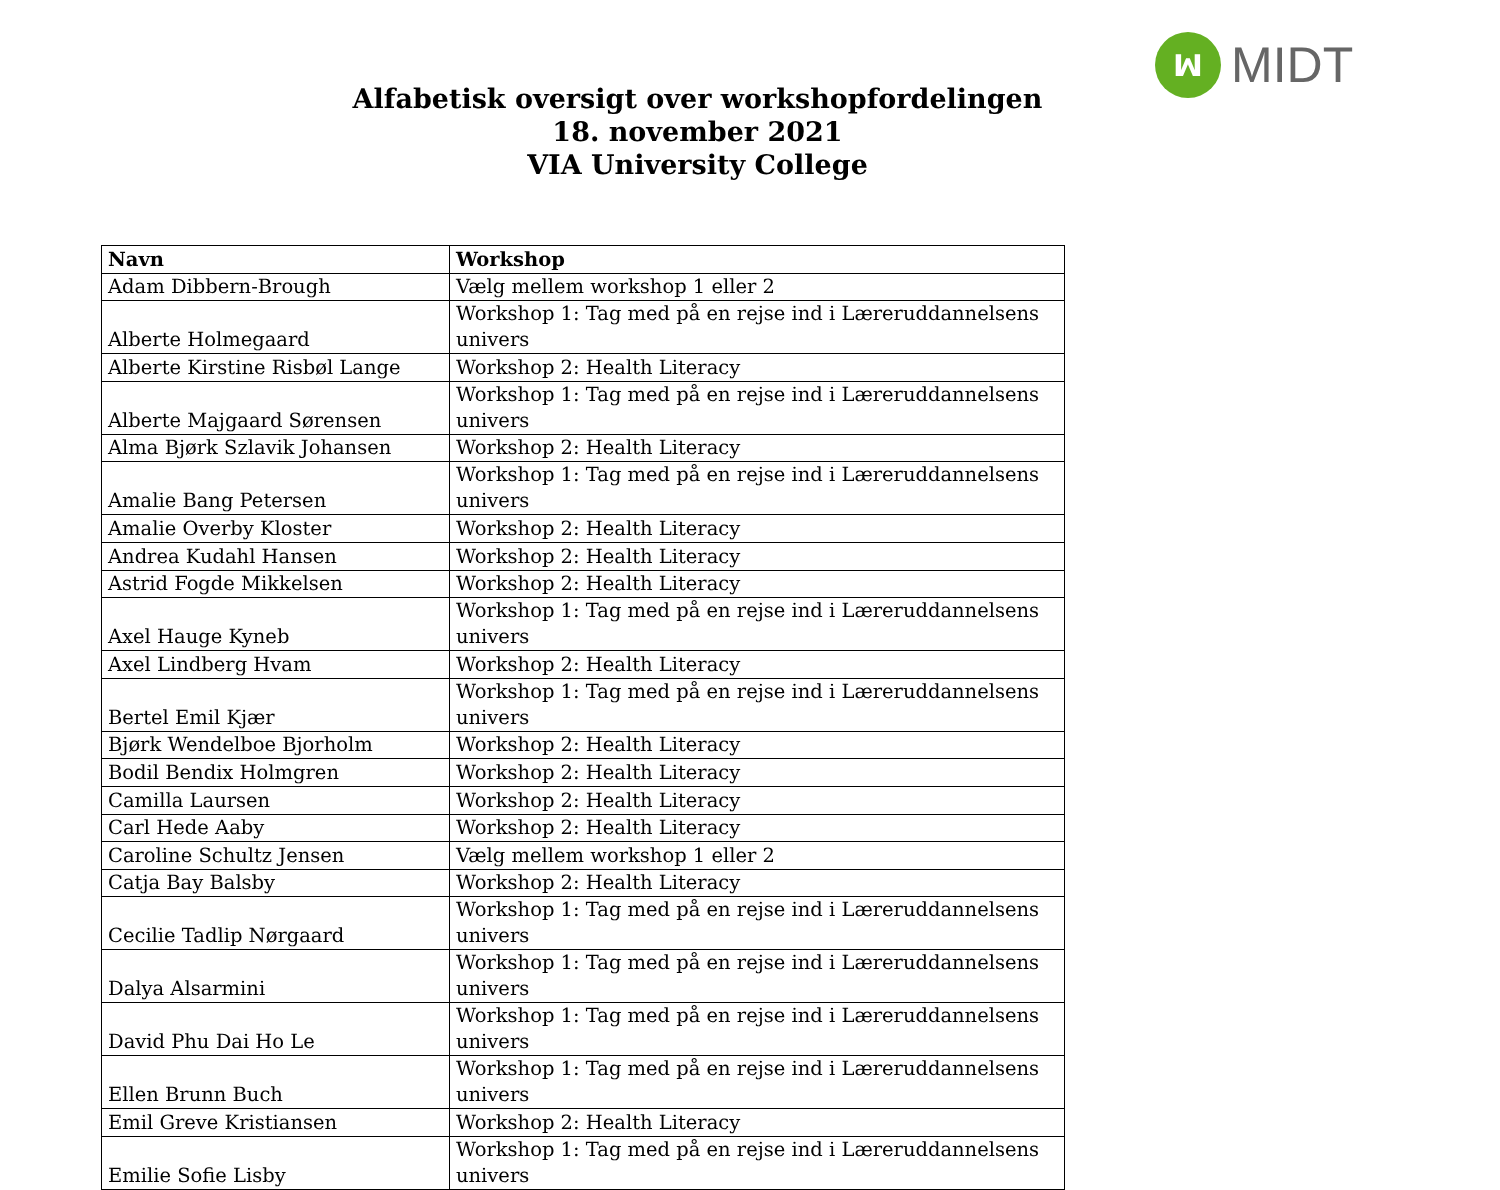ꟽ MIDT
Alfabetisk oversigt over workshopfordelingen
18. november 2021
VIA University College
| Navn | Workshop |
| --- | --- |
| Adam Dibbern-Brough | Vælg mellem workshop 1 eller 2 |
| Alberte Holmegaard | Workshop 1: Tag med på en rejse ind i Læreruddannelsens univers |
| Alberte Kirstine Risbøl Lange | Workshop 2: Health Literacy |
| Alberte Majgaard Sørensen | Workshop 1: Tag med på en rejse ind i Læreruddannelsens univers |
| Alma Bjørk Szlavik Johansen | Workshop 2: Health Literacy |
| Amalie Bang Petersen | Workshop 1: Tag med på en rejse ind i Læreruddannelsens univers |
| Amalie Overby Kloster | Workshop 2: Health Literacy |
| Andrea Kudahl Hansen | Workshop 2: Health Literacy |
| Astrid Fogde Mikkelsen | Workshop 2: Health Literacy |
| Axel Hauge Kyneb | Workshop 1: Tag med på en rejse ind i Læreruddannelsens univers |
| Axel Lindberg Hvam | Workshop 2: Health Literacy |
| Bertel Emil Kjær | Workshop 1: Tag med på en rejse ind i Læreruddannelsens univers |
| Bjørk Wendelboe Bjorholm | Workshop 2: Health Literacy |
| Bodil Bendix Holmgren | Workshop 2: Health Literacy |
| Camilla Laursen | Workshop 2: Health Literacy |
| Carl Hede Aaby | Workshop 2: Health Literacy |
| Caroline Schultz Jensen | Vælg mellem workshop 1 eller 2 |
| Catja Bay Balsby | Workshop 2: Health Literacy |
| Cecilie Tadlip Nørgaard | Workshop 1: Tag med på en rejse ind i Læreruddannelsens univers |
| Dalya Alsarmini | Workshop 1: Tag med på en rejse ind i Læreruddannelsens univers |
| David Phu Dai Ho Le | Workshop 1: Tag med på en rejse ind i Læreruddannelsens univers |
| Ellen Brunn Buch | Workshop 1: Tag med på en rejse ind i Læreruddannelsens univers |
| Emil Greve Kristiansen | Workshop 2: Health Literacy |
| Emilie Sofie Lisby | Workshop 1: Tag med på en rejse ind i Læreruddannelsens univers |